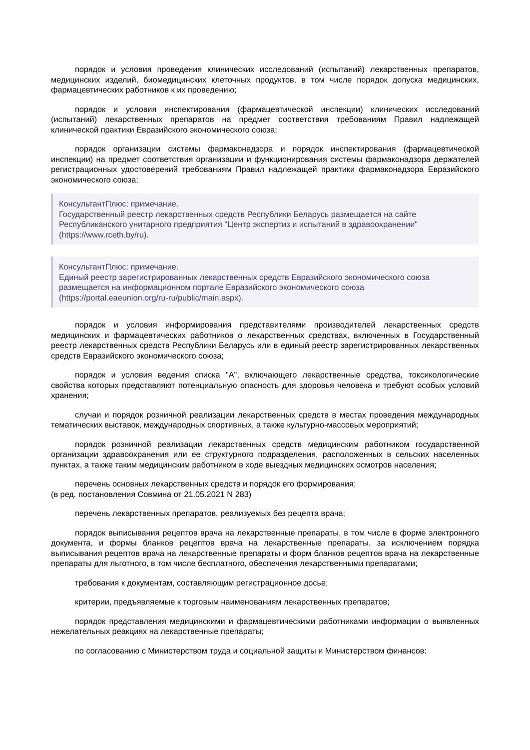порядок и условия проведения клинических исследований (испытаний) лекарственных препаратов, медицинских изделий, биомедицинских клеточных продуктов, в том числе порядок допуска медицинских, фармацевтических работников к их проведению;
порядок и условия инспектирования (фармацевтической инспекции) клинических исследований (испытаний) лекарственных препаратов на предмет соответствия требованиям Правил надлежащей клинической практики Евразийского экономического союза;
порядок организации системы фармаконадзора и порядок инспектирования (фармацевтической инспекции) на предмет соответствия организации и функционирования системы фармаконадзора держателей регистрационных удостоверений требованиям Правил надлежащей практики фармаконадзора Евразийского экономического союза;
КонсультантПлюс: примечание.
Государственный реестр лекарственных средств Республики Беларусь размещается на сайте Республиканского унитарного предприятия "Центр экспертиз и испытаний в здравоохранении" (https://www.rceth.by/ru).
КонсультантПлюс: примечание.
Единый реестр зарегистрированных лекарственных средств Евразийского экономического союза размещается на информационном портале Евразийского экономического союза (https://portal.eaeunion.org/ru-ru/public/main.aspx).
порядок и условия информирования представителями производителей лекарственных средств медицинских и фармацевтических работников о лекарственных средствах, включенных в Государственный реестр лекарственных средств Республики Беларусь или в единый реестр зарегистрированных лекарственных средств Евразийского экономического союза;
порядок и условия ведения списка "А", включающего лекарственные средства, токсикологические свойства которых представляют потенциальную опасность для здоровья человека и требуют особых условий хранения;
случаи и порядок розничной реализации лекарственных средств в местах проведения международных тематических выставок, международных спортивных, а также культурно-массовых мероприятий;
порядок розничной реализации лекарственных средств медицинским работником государственной организации здравоохранения или ее структурного подразделения, расположенных в сельских населенных пунктах, а также таким медицинским работником в ходе выездных медицинских осмотров населения;
перечень основных лекарственных средств и порядок его формирования;
(в ред. постановления Совмина от 21.05.2021 N 283)
перечень лекарственных препаратов, реализуемых без рецепта врача;
порядок выписывания рецептов врача на лекарственные препараты, в том числе в форме электронного документа, и формы бланков рецептов врача на лекарственные препараты, за исключением порядка выписывания рецептов врача на лекарственные препараты и форм бланков рецептов врача на лекарственные препараты для льготного, в том числе бесплатного, обеспечения лекарственными препаратами;
требования к документам, составляющим регистрационное досье;
критерии, предъявляемые к торговым наименованиям лекарственных препаратов;
порядок представления медицинскими и фармацевтическими работниками информации о выявленных нежелательных реакциях на лекарственные препараты;
по согласованию с Министерством труда и социальной защиты и Министерством финансов: